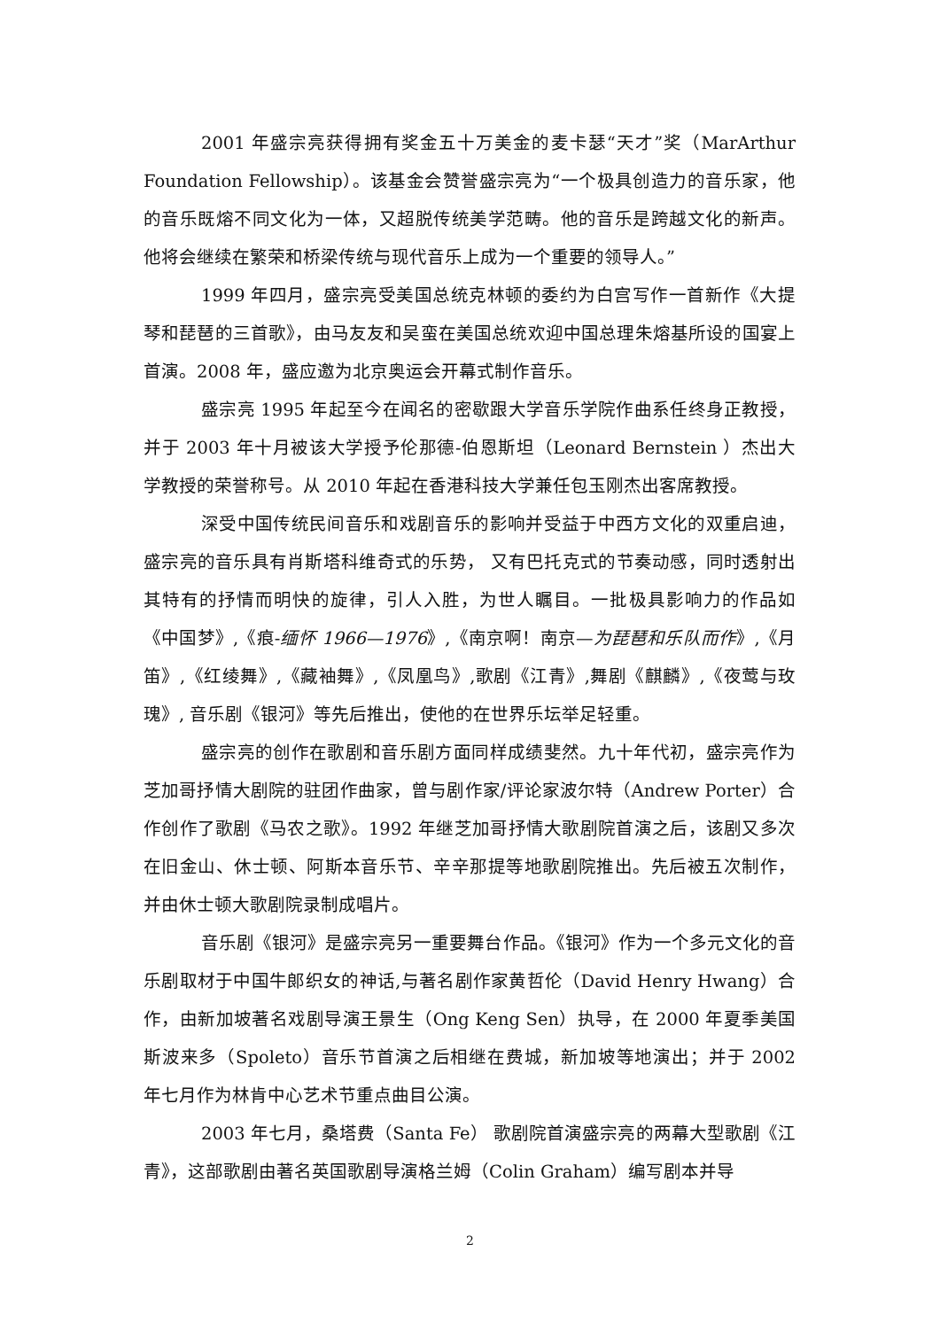2001 年盛宗亮获得拥有奖金五十万美金的麦卡瑟“天才”奖（MarArthur Foundation Fellowship）。该基金会赞誉盛宗亮为“一个极具创造力的音乐家，他的音乐既熔不同文化为一体，又超脱传统美学范畴。他的音乐是跨越文化的新声。他将会继续在繁荣和桥梁传统与现代音乐上成为一个重要的领导人。”
1999 年四月，盛宗亮受美国总统克林顿的委约为白宫写作一首新作《大提琴和琵琶的三首歌》，由马友友和吴蛮在美国总统欢迎中国总理朱熔基所设的国宴上首演。2008 年，盛应邀为北京奥运会开幕式制作音乐。
盛宗亮 1995 年起至今在闻名的密歇跟大学音乐学院作曲系任终身正教授，并于 2003 年十月被该大学授予伦那德-伯恩斯坦（Leonard Bernstein ）杰出大学教授的荣誉称号。从 2010 年起在香港科技大学兼任包玉刚杰出客席教授。
深受中国传统民间音乐和戏剧音乐的影响并受益于中西方文化的双重启迪，盛宗亮的音乐具有肖斯塔科维奇式的乐势， 又有巴托克式的节奏动感，同时透射出其特有的抒情而明快的旋律，引人入胜，为世人瞩目。一批极具影响力的作品如《中国梦》,《痕-缅怀 1966—1976》,《南京啊！南京—为琵琶和乐队而作》,《月笛》,《红绫舞》,《藏袖舞》,《凤凰鸟》,歌剧《江青》,舞剧《麒麟》,《夜莺与玫瑰》, 音乐剧《银河》等先后推出，使他的在世界乐坛举足轻重。
盛宗亮的创作在歌剧和音乐剧方面同样成绩斐然。九十年代初，盛宗亮作为芝加哥抒情大剧院的驻团作曲家，曾与剧作家/评论家波尔特（Andrew Porter）合作创作了歌剧《马农之歌》。1992 年继芝加哥抒情大歌剧院首演之后，该剧又多次在旧金山、休士顿、阿斯本音乐节、辛辛那提等地歌剧院推出。先后被五次制作，并由休士顿大歌剧院录制成唱片。
音乐剧《银河》是盛宗亮另一重要舞台作品。《银河》作为一个多元文化的音乐剧取材于中国牛郎织女的神话,与著名剧作家黄哲伦（David Henry Hwang）合作，由新加坡著名戏剧导演王景生（Ong Keng Sen）执导，在 2000 年夏季美国斯波来多（Spoleto）音乐节首演之后相继在费城，新加坡等地演出；并于 2002 年七月作为林肯中心艺术节重点曲目公演。
2003 年七月，桑塔费（Santa Fe） 歌剧院首演盛宗亮的两幕大型歌剧《江青》，这部歌剧由著名英国歌剧导演格兰姆（Colin Graham）编写剧本并导
2